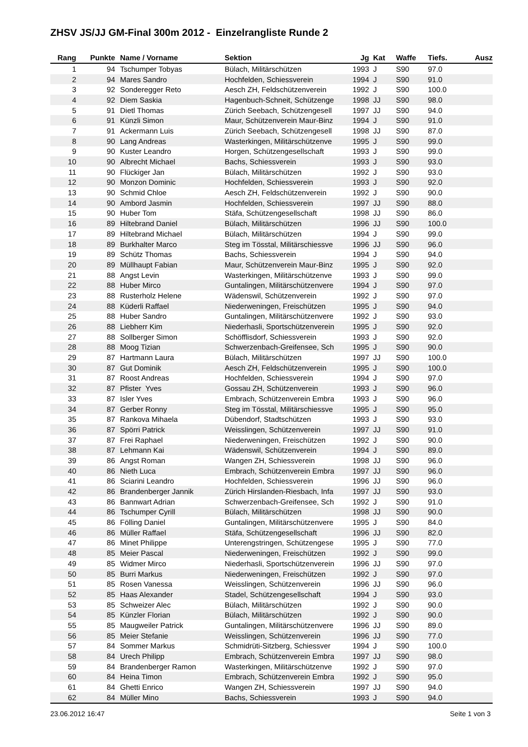ZHSV JS/JJ GM-Final 300m 2012 - Einzelrangliste Runde 2
| Rang | Punkte | Name / Vorname | Sektion | Jg | Kat | Waffe | Tiefs. | Ausz |
| --- | --- | --- | --- | --- | --- | --- | --- | --- |
| 1 | 94 | Tschumper Tobyas | Bülach, Militärschützen | 1993 | J | S90 | 97.0 | |
| 2 | 94 | Mares Sandro | Hochfelden, Schiessverein | 1994 | J | S90 | 91.0 | |
| 3 | 92 | Sonderegger Reto | Aesch ZH, Feldschützenverein | 1992 | J | S90 | 100.0 | |
| 4 | 92 | Diem Saskia | Hagenbuch-Schneit, Schützenge | 1998 | JJ | S90 | 98.0 | |
| 5 | 91 | Dietl Thomas | Zürich Seebach, Schützengesell | 1997 | JJ | S90 | 94.0 | |
| 6 | 91 | Künzli Simon | Maur, Schützenverein Maur-Binz | 1994 | J | S90 | 91.0 | |
| 7 | 91 | Ackermann Luis | Zürich Seebach, Schützengesell | 1998 | JJ | S90 | 87.0 | |
| 8 | 90 | Lang Andreas | Wasterkingen, Militärschützenve | 1995 | J | S90 | 99.0 | |
| 9 | 90 | Kuster Leandro | Horgen, Schützengesellschaft | 1993 | J | S90 | 99.0 | |
| 10 | 90 | Albrecht Michael | Bachs, Schiessverein | 1993 | J | S90 | 93.0 | |
| 11 | 90 | Flückiger Jan | Bülach, Militärschützen | 1992 | J | S90 | 93.0 | |
| 12 | 90 | Monzon Dominic | Hochfelden, Schiessverein | 1993 | J | S90 | 92.0 | |
| 13 | 90 | Schmid Chloe | Aesch ZH, Feldschützenverein | 1992 | J | S90 | 90.0 | |
| 14 | 90 | Ambord Jasmin | Hochfelden, Schiessverein | 1997 | JJ | S90 | 88.0 | |
| 15 | 90 | Huber Tom | Stäfa, Schützengesellschaft | 1998 | JJ | S90 | 86.0 | |
| 16 | 89 | Hiltebrand Daniel | Bülach, Militärschützen | 1996 | JJ | S90 | 100.0 | |
| 17 | 89 | Hiltebrand Michael | Bülach, Militärschützen | 1994 | J | S90 | 99.0 | |
| 18 | 89 | Burkhalter Marco | Steg im Tösstal, Militärschiessve | 1996 | JJ | S90 | 96.0 | |
| 19 | 89 | Schütz Thomas | Bachs, Schiessverein | 1994 | J | S90 | 94.0 | |
| 20 | 89 | Müllhaupt Fabian | Maur, Schützenverein Maur-Binz | 1995 | J | S90 | 92.0 | |
| 21 | 88 | Angst Levin | Wasterkingen, Militärschützenve | 1993 | J | S90 | 99.0 | |
| 22 | 88 | Huber Mirco | Guntalingen, Militärschützenvere | 1994 | J | S90 | 97.0 | |
| 23 | 88 | Rusterholz Helene | Wädenswil, Schützenverein | 1992 | J | S90 | 97.0 | |
| 24 | 88 | Küderli Raffael | Niederweningen, Freischützen | 1995 | J | S90 | 94.0 | |
| 25 | 88 | Huber Sandro | Guntalingen, Militärschützenvere | 1992 | J | S90 | 93.0 | |
| 26 | 88 | Liebherr Kim | Niederhasli, Sportschützenverein | 1995 | J | S90 | 92.0 | |
| 27 | 88 | Sollberger Simon | Schöfflisdorf, Schiessverein | 1993 | J | S90 | 92.0 | |
| 28 | 88 | Moog Tizian | Schwerzenbach-Greifensee, Sch | 1995 | J | S90 | 90.0 | |
| 29 | 87 | Hartmann Laura | Bülach, Militärschützen | 1997 | JJ | S90 | 100.0 | |
| 30 | 87 | Gut Dominik | Aesch ZH, Feldschützenverein | 1995 | J | S90 | 100.0 | |
| 31 | 87 | Roost Andreas | Hochfelden, Schiessverein | 1994 | J | S90 | 97.0 | |
| 32 | 87 | Pfister Yves | Gossau ZH, Schützenverein | 1993 | J | S90 | 96.0 | |
| 33 | 87 | Isler Yves | Embrach, Schützenverein Embra | 1993 | J | S90 | 96.0 | |
| 34 | 87 | Gerber Ronny | Steg im Tösstal, Militärschiessve | 1995 | J | S90 | 95.0 | |
| 35 | 87 | Rankova Mihaela | Dübendorf, Stadtschützen | 1993 | J | S90 | 93.0 | |
| 36 | 87 | Spörri Patrick | Weisslingen, Schützenverein | 1997 | JJ | S90 | 91.0 | |
| 37 | 87 | Frei Raphael | Niederweningen, Freischützen | 1992 | J | S90 | 90.0 | |
| 38 | 87 | Lehmann Kai | Wädenswil, Schützenverein | 1994 | J | S90 | 89.0 | |
| 39 | 86 | Angst Roman | Wangen ZH, Schiessverein | 1998 | JJ | S90 | 96.0 | |
| 40 | 86 | Nieth Luca | Embrach, Schützenverein Embra | 1997 | JJ | S90 | 96.0 | |
| 41 | 86 | Sciarini Leandro | Hochfelden, Schiessverein | 1996 | JJ | S90 | 96.0 | |
| 42 | 86 | Brandenberger Jannik | Zürich Hirslanden-Riesbach, Infa | 1997 | JJ | S90 | 93.0 | |
| 43 | 86 | Bannwart Adrian | Schwerzenbach-Greifensee, Sch | 1992 | J | S90 | 91.0 | |
| 44 | 86 | Tschumper Cyrill | Bülach, Militärschützen | 1998 | JJ | S90 | 90.0 | |
| 45 | 86 | Fölling Daniel | Guntalingen, Militärschützenvere | 1995 | J | S90 | 84.0 | |
| 46 | 86 | Müller Raffael | Stäfa, Schützengesellschaft | 1996 | JJ | S90 | 82.0 | |
| 47 | 86 | Minet Philippe | Unterengstringen, Schützengese | 1995 | J | S90 | 77.0 | |
| 48 | 85 | Meier Pascal | Niederweningen, Freischützen | 1992 | J | S90 | 99.0 | |
| 49 | 85 | Widmer Mirco | Niederhasli, Sportschützenverein | 1996 | JJ | S90 | 97.0 | |
| 50 | 85 | Burri Markus | Niederweningen, Freischützen | 1992 | J | S90 | 97.0 | |
| 51 | 85 | Rosen Vanessa | Weisslingen, Schützenverein | 1996 | JJ | S90 | 96.0 | |
| 52 | 85 | Haas Alexander | Stadel, Schützengesellschaft | 1994 | J | S90 | 93.0 | |
| 53 | 85 | Schweizer Alec | Bülach, Militärschützen | 1992 | J | S90 | 90.0 | |
| 54 | 85 | Künzler Florian | Bülach, Militärschützen | 1992 | J | S90 | 90.0 | |
| 55 | 85 | Maugweiler Patrick | Guntalingen, Militärschützenvere | 1996 | JJ | S90 | 89.0 | |
| 56 | 85 | Meier Stefanie | Weisslingen, Schützenverein | 1996 | JJ | S90 | 77.0 | |
| 57 | 84 | Sommer Markus | Schmidrüti-Sitzberg, Schiessver | 1994 | J | S90 | 100.0 | |
| 58 | 84 | Urech Philipp | Embrach, Schützenverein Embra | 1997 | JJ | S90 | 98.0 | |
| 59 | 84 | Brandenberger Ramon | Wasterkingen, Militärschützenve | 1992 | J | S90 | 97.0 | |
| 60 | 84 | Heina Timon | Embrach, Schützenverein Embra | 1992 | J | S90 | 95.0 | |
| 61 | 84 | Ghetti Enrico | Wangen ZH, Schiessverein | 1997 | JJ | S90 | 94.0 | |
| 62 | 84 | Müller Mino | Bachs, Schiessverein | 1993 | J | S90 | 94.0 | |
23.06.2012 16:47 Seite 1 von 3